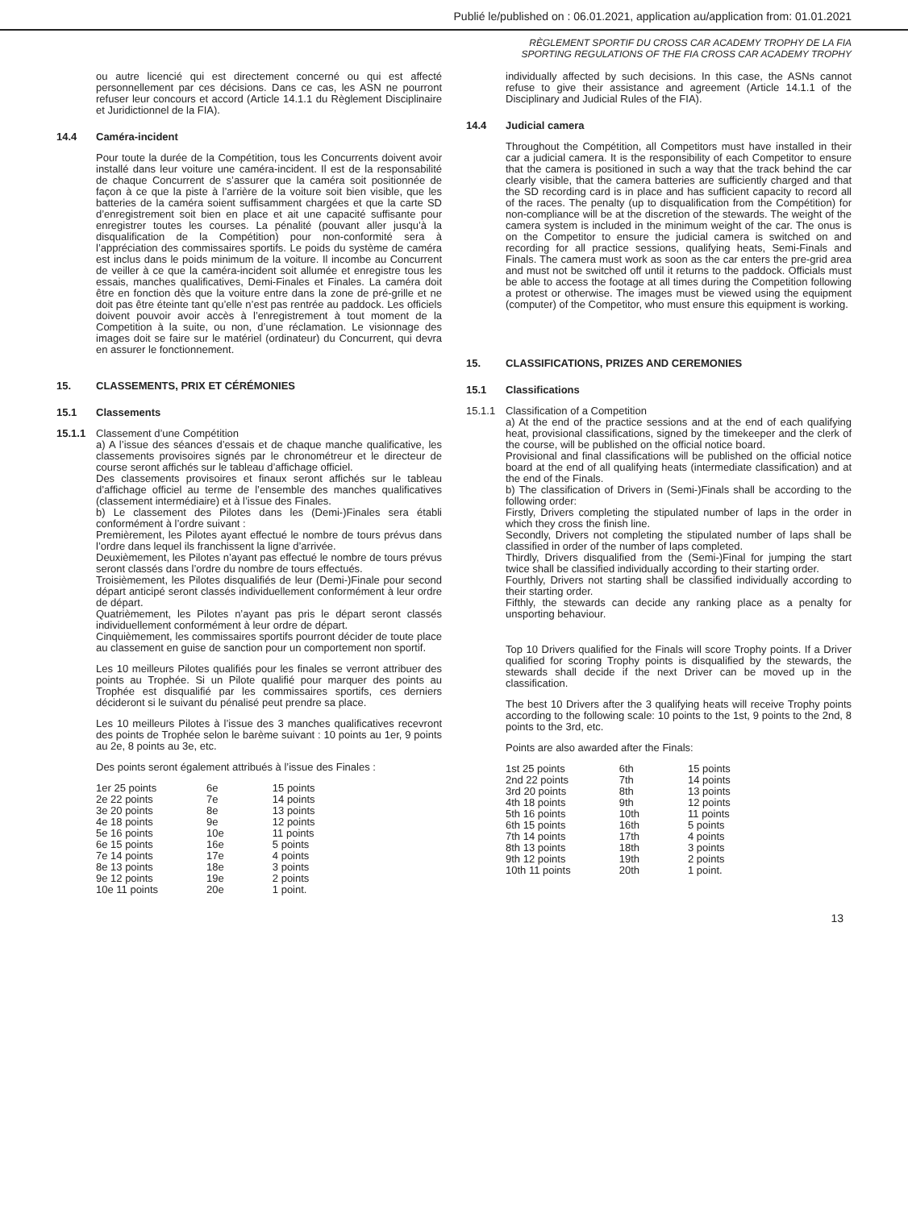Publié le/published on : 06.01.2021, application au/application from: 01.01.2021
ou autre licencié qui est directement concerné ou qui est affecté personnellement par ces décisions. Dans ce cas, les ASN ne pourront refuser leur concours et accord (Article 14.1.1 du Règlement Disciplinaire et Juridictionnel de la FIA).
14.4 Caméra-incident
Pour toute la durée de la Compétition, tous les Concurrents doivent avoir installé dans leur voiture une caméra-incident. Il est de la responsabilité de chaque Concurrent de s’assurer que la caméra soit positionnée de façon à ce que la piste à l’arrière de la voiture soit bien visible, que les batteries de la caméra soient suffisamment chargées et que la carte SD d’enregistrement soit bien en place et ait une capacité suffisante pour enregistrer toutes les courses. La pénalité (pouvant aller jusqu’à la disqualification de la Compétition) pour non-conformité sera à l’appréciation des commissaires sportifs. Le poids du système de caméra est inclus dans le poids minimum de la voiture. Il incombe au Concurrent de veiller à ce que la caméra-incident soit allumée et enregistre tous les essais, manches qualificatives, Demi-Finales et Finales. La caméra doit être en fonction dès que la voiture entre dans la zone de pré-grille et ne doit pas être éteinte tant qu’elle n’est pas rentrée au paddock. Les officiels doivent pouvoir avoir accès à l’enregistrement à tout moment de la Competition à la suite, ou non, d’une réclamation. Le visionnage des images doit se faire sur le matériel (ordinateur) du Concurrent, qui devra en assurer le fonctionnement.
15. CLASSEMENTS, PRIX ET CÉRÉMONIES
15.1 Classements
15.1.1 Classement d’une Compétition
a) A l’issue des séances d’essais et de chaque manche qualificative, les classements provisoires signés par le chronométreur et le directeur de course seront affichés sur le tableau d’affichage officiel.
Des classements provisoires et finaux seront affichés sur le tableau d’affichage officiel au terme de l’ensemble des manches qualificatives (classement intermédiaire) et à l’issue des Finales.
b) Le classement des Pilotes dans les (Demi-)Finales sera établi conformément à l’ordre suivant :
Premièrement, les Pilotes ayant effectué le nombre de tours prévus dans l’ordre dans lequel ils franchissent la ligne d’arrivée.
Deuxièmement, les Pilotes n’ayant pas effectué le nombre de tours prévus seront classés dans l’ordre du nombre de tours effectués.
Troisièmement, les Pilotes disqualifiés de leur (Demi-)Finale pour second départ anticipé seront classés individuellement conformément à leur ordre de départ.
Quatrièmement, les Pilotes n’ayant pas pris le départ seront classés individuellement conformément à leur ordre de départ.
Cinquièmement, les commissaires sportifs pourront décider de toute place au classement en guise de sanction pour un comportement non sportif.
Les 10 meilleurs Pilotes qualifiés pour les finales se verront attribuer des points au Trophée. Si un Pilote qualifié pour marquer des points au Trophée est disqualifié par les commissaires sportifs, ces derniers décideront si le suivant du pénalisé peut prendre sa place.
Les 10 meilleurs Pilotes à l’issue des 3 manches qualificatives recevront des points de Trophée selon le barème suivant : 10 points au 1er, 9 points au 2e, 8 points au 3e, etc.
Des points seront également attribués à l’issue des Finales :
| 1er 25 points | 6e | 15 points |
| 2e 22 points | 7e | 14 points |
| 3e 20 points | 8e | 13 points |
| 4e 18 points | 9e | 12 points |
| 5e 16 points | 10e | 11 points |
| 6e 15 points | 16e | 5 points |
| 7e 14 points | 17e | 4 points |
| 8e 13 points | 18e | 3 points |
| 9e 12 points | 19e | 2 points |
| 10e 11 points | 20e | 1 point. |
RÈGLEMENT SPORTIF DU CROSS CAR ACADEMY TROPHY DE LA FIA
SPORTING REGULATIONS OF THE FIA CROSS CAR ACADEMY TROPHY
individually affected by such decisions. In this case, the ASNs cannot refuse to give their assistance and agreement (Article 14.1.1 of the Disciplinary and Judicial Rules of the FIA).
14.4 Judicial camera
Throughout the Compétition, all Competitors must have installed in their car a judicial camera. It is the responsibility of each Competitor to ensure that the camera is positioned in such a way that the track behind the car clearly visible, that the camera batteries are sufficiently charged and that the SD recording card is in place and has sufficient capacity to record all of the races. The penalty (up to disqualification from the Compétition) for non-compliance will be at the discretion of the stewards. The weight of the camera system is included in the minimum weight of the car. The onus is on the Competitor to ensure the judicial camera is switched on and recording for all practice sessions, qualifying heats, Semi-Finals and Finals. The camera must work as soon as the car enters the pre-grid area and must not be switched off until it returns to the paddock. Officials must be able to access the footage at all times during the Competition following a protest or otherwise. The images must be viewed using the equipment (computer) of the Competitor, who must ensure this equipment is working.
15. CLASSIFICATIONS, PRIZES AND CEREMONIES
15.1 Classifications
15.1.1 Classification of a Competition
a) At the end of the practice sessions and at the end of each qualifying heat, provisional classifications, signed by the timekeeper and the clerk of the course, will be published on the official notice board.
Provisional and final classifications will be published on the official notice board at the end of all qualifying heats (intermediate classification) and at the end of the Finals.
b) The classification of Drivers in (Semi-)Finals shall be according to the following order:
Firstly, Drivers completing the stipulated number of laps in the order in which they cross the finish line.
Secondly, Drivers not completing the stipulated number of laps shall be classified in order of the number of laps completed.
Thirdly, Drivers disqualified from the (Semi-)Final for jumping the start twice shall be classified individually according to their starting order.
Fourthly, Drivers not starting shall be classified individually according to their starting order.
Fifthly, the stewards can decide any ranking place as a penalty for unsporting behaviour.
Top 10 Drivers qualified for the Finals will score Trophy points. If a Driver qualified for scoring Trophy points is disqualified by the stewards, the stewards shall decide if the next Driver can be moved up in the classification.
The best 10 Drivers after the 3 qualifying heats will receive Trophy points according to the following scale: 10 points to the 1st, 9 points to the 2nd, 8 points to the 3rd, etc.
Points are also awarded after the Finals:
| 1st 25 points | 6th | 15 points |
| 2nd 22 points | 7th | 14 points |
| 3rd 20 points | 8th | 13 points |
| 4th 18 points | 9th | 12 points |
| 5th 16 points | 10th | 11 points |
| 6th 15 points | 16th | 5 points |
| 7th 14 points | 17th | 4 points |
| 8th 13 points | 18th | 3 points |
| 9th 12 points | 19th | 2 points |
| 10th 11 points | 20th | 1 point. |
13